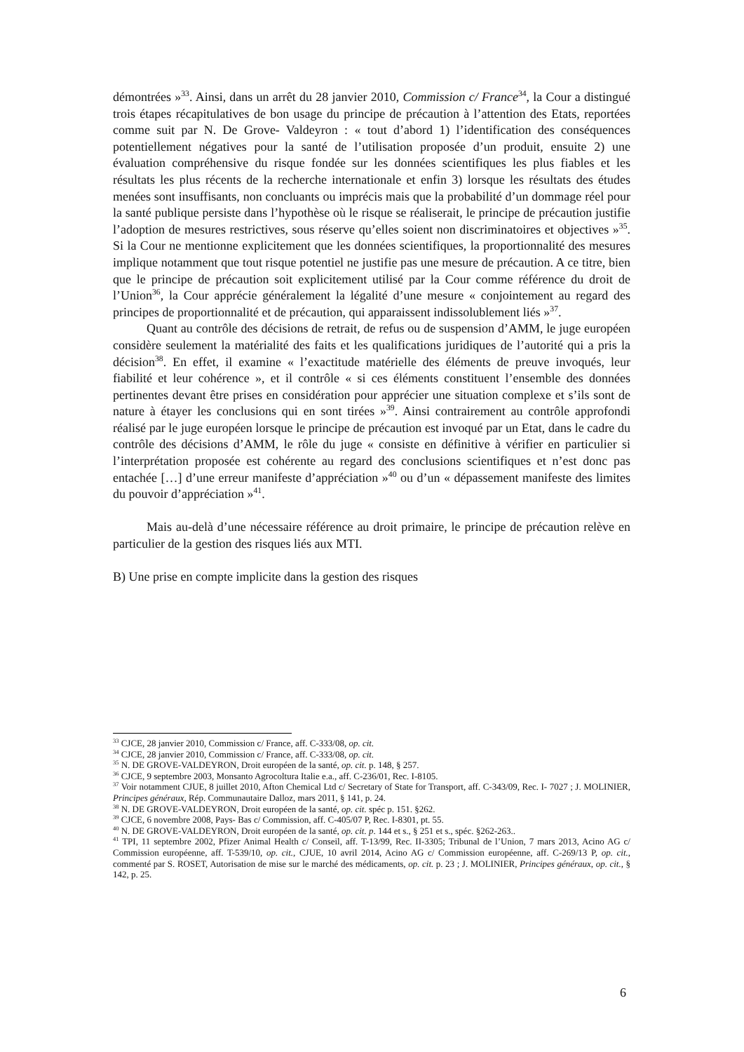démontrées »<sup>33</sup>. Ainsi, dans un arrêt du 28 janvier 2010, Commission c/ France<sup>34</sup>, la Cour a distingué trois étapes récapitulatives de bon usage du principe de précaution à l’attention des Etats, reportées comme suit par N. De Grove- Valdeyron : « tout d’abord 1) l’identification des conséquences potentiellement négatives pour la santé de l’utilisation proposée d’un produit, ensuite 2) une évaluation compréhensive du risque fondée sur les données scientifiques les plus fiables et les résultats les plus récents de la recherche internationale et enfin 3) lorsque les résultats des études menées sont insuffisants, non concluants ou imprécis mais que la probabilité d’un dommage réel pour la santé publique persiste dans l’hypothèse où le risque se réaliserait, le principe de précaution justifie l’adoption de mesures restrictives, sous réserve qu’elles soient non discriminatoires et objectives »<sup>35</sup>. Si la Cour ne mentionne explicitement que les données scientifiques, la proportionnalité des mesures implique notamment que tout risque potentiel ne justifie pas une mesure de précaution. A ce titre, bien que le principe de précaution soit explicitement utilisé par la Cour comme référence du droit de l’Union<sup>36</sup>, la Cour apprécie généralement la légalité d’une mesure « conjointement au regard des principes de proportionnalité et de précaution, qui apparaissent indissolublement liés »<sup>37</sup>.
Quant au contrôle des décisions de retrait, de refus ou de suspension d’AMM, le juge européen considère seulement la matérialité des faits et les qualifications juridiques de l’autorité qui a pris la décision<sup>38</sup>. En effet, il examine « l’exactitude matérielle des éléments de preuve invoqués, leur fiabilité et leur cohérence », et il contrôle « si ces éléments constituent l’ensemble des données pertinentes devant être prises en considération pour apprécier une situation complexe et s’ils sont de nature à étayer les conclusions qui en sont tirées »<sup>39</sup>. Ainsi contrairement au contrôle approfondi réalisé par le juge européen lorsque le principe de précaution est invoqué par un Etat, dans le cadre du contrôle des décisions d’AMM, le rôle du juge « consiste en définitive à vérifier en particulier si l’interprétation proposée est cohérente au regard des conclusions scientifiques et n’est donc pas entachée […] d’une erreur manifeste d’appréciation »<sup>40</sup> ou d’un « dépassement manifeste des limites du pouvoir d’appréciation »<sup>41</sup>.
Mais au-delà d’une nécessaire référence au droit primaire, le principe de précaution relève en particulier de la gestion des risques liés aux MTI.
B) Une prise en compte implicite dans la gestion des risques
<sup>33</sup> CJCE, 28 janvier 2010, Commission c/ France, aff. C-333/08, op. cit.
<sup>34</sup> CJCE, 28 janvier 2010, Commission c/ France, aff. C-333/08, op. cit.
<sup>35</sup> N. DE GROVE-VALDEYRON, Droit européen de la santé, op. cit. p. 148, § 257.
<sup>36</sup> CJCE, 9 septembre 2003, Monsanto Agrocoltura Italie e.a., aff. C-236/01, Rec. I-8105.
<sup>37</sup> Voir notamment CJUE, 8 juillet 2010, Afton Chemical Ltd c/ Secretary of State for Transport, aff. C-343/09, Rec. I- 7027 ; J. MOLINIER, Principes généraux, Rép. Communautaire Dalloz, mars 2011, § 141, p. 24.
<sup>38</sup> N. DE GROVE-VALDEYRON, Droit européen de la santé, op. cit. spéc p. 151. §262.
<sup>39</sup> CJCE, 6 novembre 2008, Pays- Bas c/ Commission, aff. C-405/07 P, Rec. I-8301, pt. 55.
<sup>40</sup> N. DE GROVE-VALDEYRON, Droit européen de la santé, op. cit. p. 144 et s., § 251 et s., spéc. §262-263..
<sup>41</sup> TPI, 11 septembre 2002, Pfizer Animal Health c/ Conseil, aff. T-13/99, Rec. II-3305; Tribunal de l’Union, 7 mars 2013, Acino AG c/ Commission européenne, aff. T-539/10, op. cit., CJUE, 10 avril 2014, Acino AG c/ Commission européenne, aff. C-269/13 P, op. cit., commenté par S. ROSET, Autorisation de mise sur le marché des médicaments, op. cit. p. 23 ; J. MOLINIER, Principes généraux, op. cit., § 142, p. 25.
6